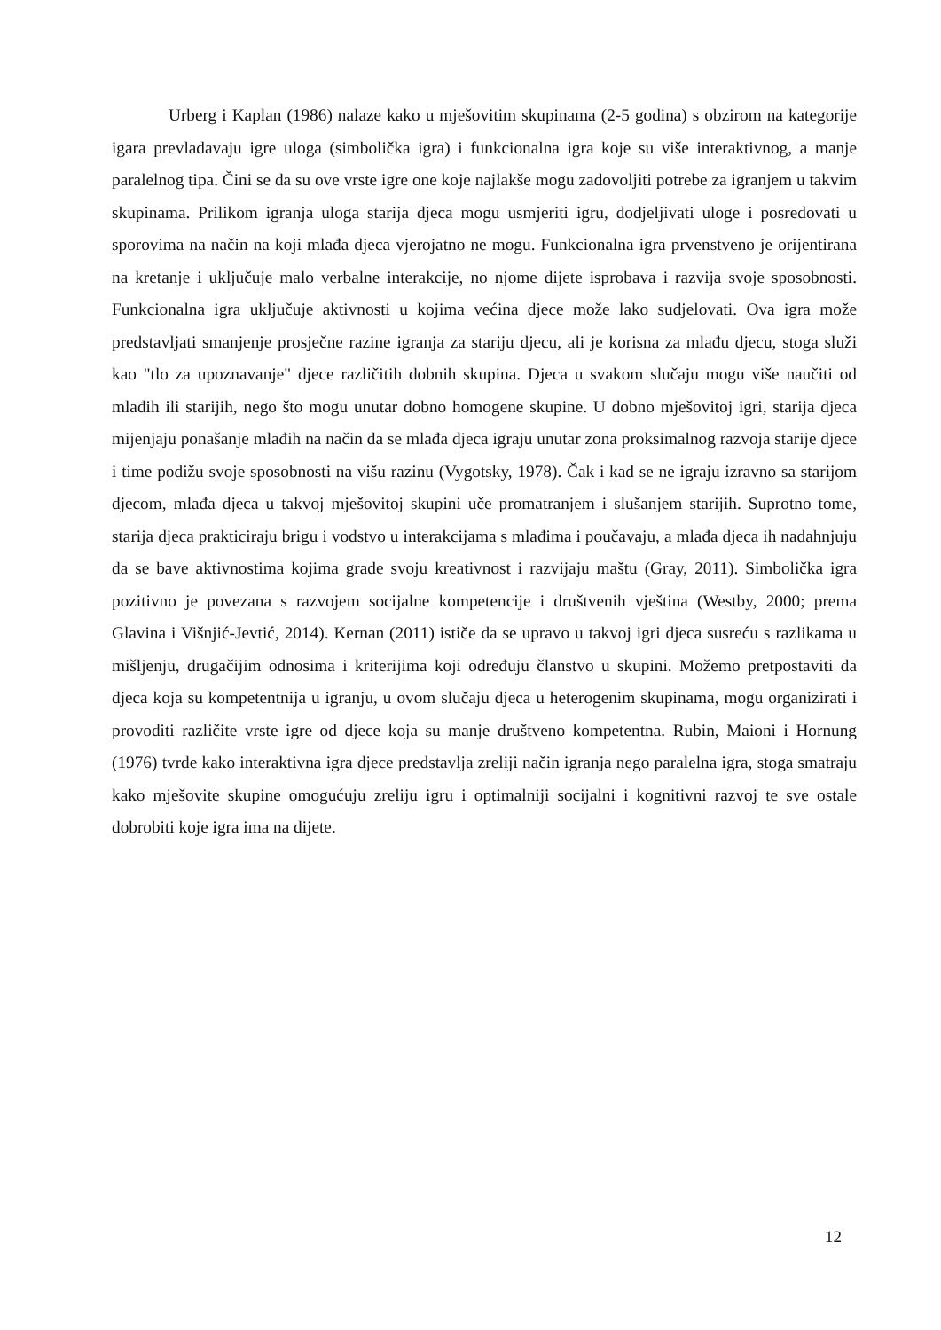Urberg i Kaplan (1986) nalaze kako u mješovitim skupinama (2-5 godina) s obzirom na kategorije igara prevladavaju igre uloga (simbolička igra) i funkcionalna igra koje su više interaktivnog, a manje paralelnog tipa. Čini se da su ove vrste igre one koje najlakše mogu zadovoljiti potrebe za igranjem u takvim skupinama. Prilikom igranja uloga starija djeca mogu usmjeriti igru, dodjeljivati uloge i posredovati u sporovima na način na koji mlađa djeca vjerojatno ne mogu. Funkcionalna igra prvenstveno je orijentirana na kretanje i uključuje malo verbalne interakcije, no njome dijete isprobava i razvija svoje sposobnosti. Funkcionalna igra uključuje aktivnosti u kojima većina djece može lako sudjelovati. Ova igra može predstavljati smanjenje prosječne razine igranja za stariju djecu, ali je korisna za mlađu djecu, stoga služi kao "tlo za upoznavanje" djece različitih dobnih skupina. Djeca u svakom slučaju mogu više naučiti od mlađih ili starijih, nego što mogu unutar dobno homogene skupine. U dobno mješovitoj igri, starija djeca mijenjaju ponašanje mlađih na način da se mlađa djeca igraju unutar zona proksimalnog razvoja starije djece i time podižu svoje sposobnosti na višu razinu (Vygotsky, 1978). Čak i kad se ne igraju izravno sa starijom djecom, mlađa djeca u takvoj mješovitoj skupini uče promatranjem i slušanjem starijih. Suprotno tome, starija djeca prakticiraju brigu i vodstvo u interakcijama s mlađima i poučavaju, a mlađa djeca ih nadahnjuju da se bave aktivnostima kojima grade svoju kreativnost i razvijaju maštu (Gray, 2011). Simbolička igra pozitivno je povezana s razvojem socijalne kompetencije i društvenih vještina (Westby, 2000; prema Glavina i Višnjić-Jevtić, 2014). Kernan (2011) ističe da se upravo u takvoj igri djeca susreću s razlikama u mišljenju, drugačijim odnosima i kriterijima koji određuju članstvo u skupini. Možemo pretpostaviti da djeca koja su kompetentnija u igranju, u ovom slučaju djeca u heterogenim skupinama, mogu organizirati i provoditi različite vrste igre od djece koja su manje društveno kompetentna. Rubin, Maioni i Hornung (1976) tvrde kako interaktivna igra djece predstavlja zreliji način igranja nego paralelna igra, stoga smatraju kako mješovite skupine omogućuju zreliju igru i optimalniji socijalni i kognitivni razvoj te sve ostale dobrobiti koje igra ima na dijete.
12